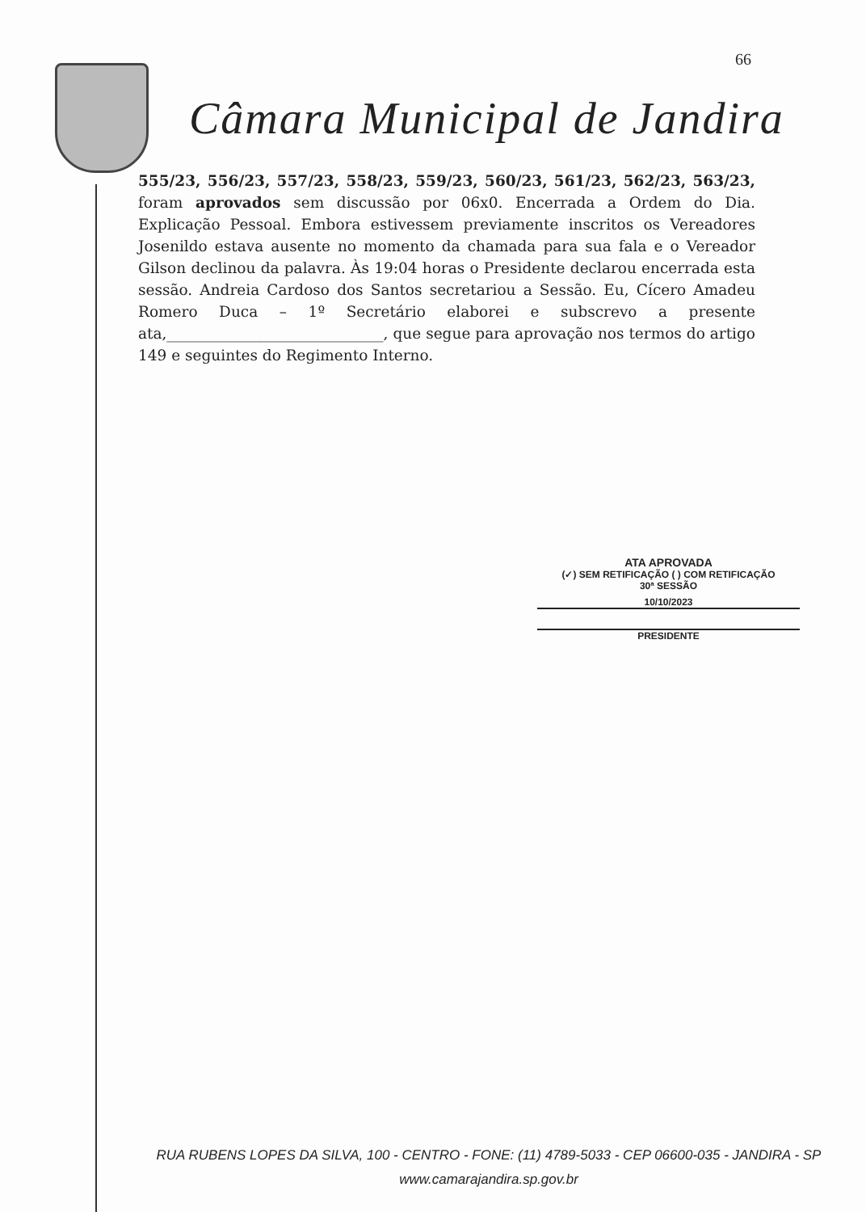66
Câmara Municipal de Jandira
555/23, 556/23, 557/23, 558/23, 559/23, 560/23, 561/23, 562/23, 563/23, foram aprovados sem discussão por 06x0. Encerrada a Ordem do Dia. Explicação Pessoal. Embora estivessem previamente inscritos os Vereadores Josenildo estava ausente no momento da chamada para sua fala e o Vereador Gilson declinou da palavra. Às 19:04 horas o Presidente declarou encerrada esta sessão. Andreia Cardoso dos Santos secretariou a Sessão. Eu, Cícero Amadeu Romero Duca – 1º Secretário elaborei e subscrevo a presente ata,_____________________________, que segue para aprovação nos termos do artigo 149 e seguintes do Regimento Interno.
ATA APROVADA
(✓) SEM RETIFICAÇÃO ( ) COM RETIFICAÇÃO
30ª SESSÃO
10/10/2023
PRESIDENTE
RUA RUBENS LOPES DA SILVA, 100 - CENTRO - FONE: (11) 4789-5033 - CEP 06600-035 - JANDIRA - SP
www.camarajandira.sp.gov.br